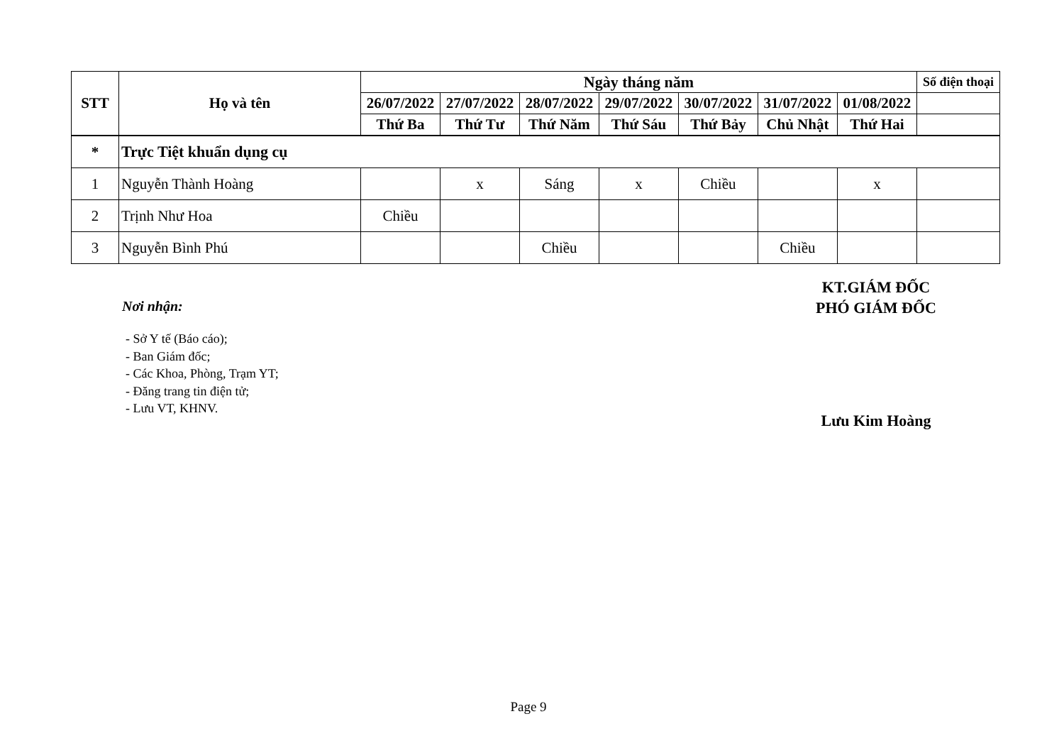| STT | Họ và tên | Ngày tháng năm | | | | | | | Số điện thoại |
| --- | --- | --- | --- | --- | --- | --- | --- | --- | --- |
| | | 26/07/2022 | 27/07/2022 | 28/07/2022 | 29/07/2022 | 30/07/2022 | 31/07/2022 | 01/08/2022 | |
| | | Thứ Ba | Thứ Tư | Thứ Năm | Thứ Sáu | Thứ Bảy | Chủ Nhật | Thứ Hai | |
| * | Trực Tiệt khuẩn dụng cụ | | | | | | | | |
| 1 | Nguyễn Thành Hoàng | | x | Sáng | x | Chiều | | x | |
| 2 | Trịnh Như Hoa | Chiều | | | | | | | |
| 3 | Nguyễn Bình Phú | | | Chiều | | | Chiều | | |
KT.GIÁM ĐỐC
PHÓ GIÁM ĐỐC
Nơi nhận:
- Sở Y tế (Báo cáo);
- Ban Giám đốc;
- Các Khoa, Phòng, Trạm YT;
- Đăng trang tin điện tử;
- Lưu VT, KHNV.
Lưu Kim Hoàng
Page 9